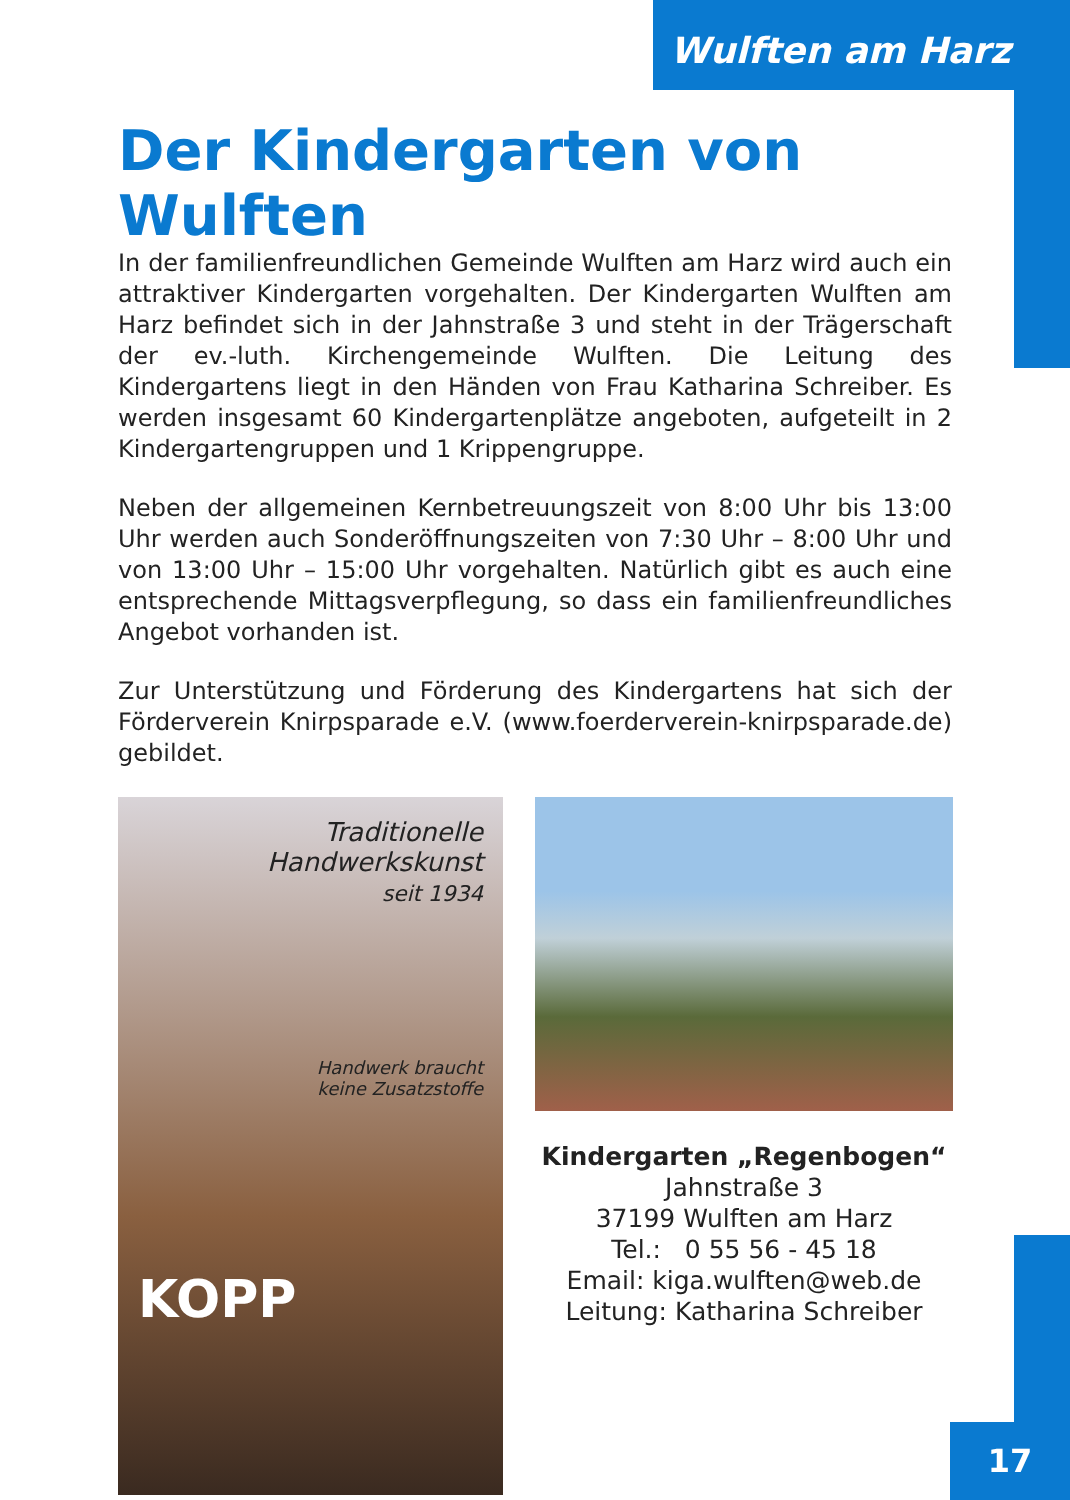Wulften am Harz
Der Kindergarten von Wulften
In der familienfreundlichen Gemeinde Wulften am Harz wird auch ein attraktiver Kindergarten vorgehalten. Der Kindergarten Wulften am Harz befindet sich in der Jahnstraße 3 und steht in der Trägerschaft der ev.-luth. Kirchengemeinde Wulften. Die Leitung des Kindergartens liegt in den Händen von Frau Katharina Schreiber. Es werden insgesamt 60 Kindergartenplätze angeboten, aufgeteilt in 2 Kindergartengruppen und 1 Krippengruppe.
Neben der allgemeinen Kernbetreuungszeit von 8:00 Uhr bis 13:00 Uhr werden auch Sonderöffnungszeiten von 7:30 Uhr – 8:00 Uhr und von 13:00 Uhr – 15:00 Uhr vorgehalten. Natürlich gibt es auch eine entsprechende Mittagsverpflegung, so dass ein familienfreundliches Angebot vorhanden ist.
Zur Unterstützung und Förderung des Kindergartens hat sich der Förderverein Knirpsparade e.V. (www.foerderverein-knirpsparade.de) gebildet.
Traditionelle
Handwerkskunst
seit 1934
Handwerk braucht
keine Zusatzstoffe
KOPP
Kindergarten „Regenbogen“
Jahnstraße 3
37199 Wulften am Harz
Tel.: 0 55 56 - 45 18
Email: kiga.wulften@web.de
Leitung: Katharina Schreiber
17